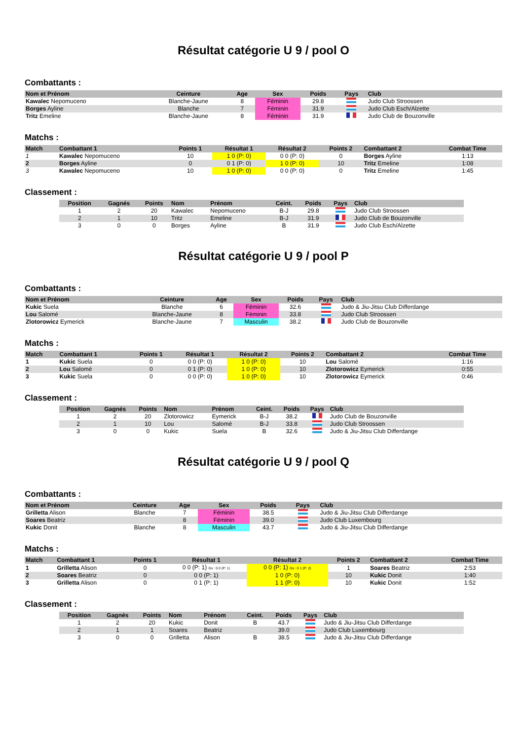Résultat catégorie U 9 / pool O
Combattants :
| Nom et Prénom | Ceinture | Age | Sex | Poids | Pays | Club |
| --- | --- | --- | --- | --- | --- | --- |
| Kawalec Nepomuceno | Blanche-Jaune | 8 | Féminin | 29.8 | | Judo Club Stroossen |
| Borges Ayline | Blanche | 7 | Féminin | 31.9 | | Judo Club Esch/Alzette |
| Tritz Emeline | Blanche-Jaune | 8 | Féminin | 31.9 | | Judo Club de Bouzonville |
Matchs :
| Match | Combattant 1 | Points 1 | Résultat 1 | Résultat 2 | Points 2 | Combattant 2 | Combat Time |
| --- | --- | --- | --- | --- | --- | --- | --- |
| 1 | Kawalec Nepomuceno | 10 | 1 0 (P: 0) | 0 0 (P: 0) | 0 | Borges Ayline | 1:13 |
| 2 | Borges Ayline | 0 | 0 1 (P: 0) | 1 0 (P: 0) | 10 | Tritz Emeline | 1:08 |
| 3 | Kawalec Nepomuceno | 10 | 1 0 (P: 0) | 0 0 (P: 0) | 0 | Tritz Emeline | 1:45 |
Classement :
| Position | Gagnés | Points | Nom | Prénom | Ceint. | Poids | Pays | Club |
| --- | --- | --- | --- | --- | --- | --- | --- | --- |
| 1 | 2 | 20 | Kawalec | Nepomuceno | B-J | 29.8 | | Judo Club Stroossen |
| 2 | 1 | 10 | Tritz | Emeline | B-J | 31.9 | | Judo Club de Bouzonville |
| 3 | 0 | 0 | Borges | Ayline | B | 31.9 | | Judo Club Esch/Alzette |
Résultat catégorie U 9 / pool P
Combattants :
| Nom et Prénom | Ceinture | Age | Sex | Poids | Pays | Club |
| --- | --- | --- | --- | --- | --- | --- |
| Kukic Suela | Blanche | 6 | Féminin | 32.6 | | Judo & Jiu-Jitsu Club Differdange |
| Lou Salomé | Blanche-Jaune | 8 | Féminin | 33.8 | | Judo Club Stroossen |
| Zlotorowicz Eymerick | Blanche-Jaune | 7 | Masculin | 38.2 | | Judo Club de Bouzonville |
Matchs :
| Match | Combattant 1 | Points 1 | Résultat 1 | Résultat 2 | Points 2 | Combattant 2 | Combat Time |
| --- | --- | --- | --- | --- | --- | --- | --- |
| 1 | Kukic Suela | 0 | 0 0 (P: 0) | 1 0 (P: 0) | 10 | Lou Salomé | 1:16 |
| 2 | Lou Salomé | 0 | 0 1 (P: 0) | 1 0 (P: 0) | 10 | Zlotorowicz Eymerick | 0:55 |
| 3 | Kukic Suela | 0 | 0 0 (P: 0) | 1 0 (P: 0) | 10 | Zlotorowicz Eymerick | 0:46 |
Classement :
| Position | Gagnés | Points | Nom | Prénom | Ceint. | Poids | Pays | Club |
| --- | --- | --- | --- | --- | --- | --- | --- | --- |
| 1 | 2 | 20 | Zlotorowicz | Eymerick | B-J | 38.2 | | Judo Club de Bouzonville |
| 2 | 1 | 10 | Lou | Salomé | B-J | 33.8 | | Judo Club Stroossen |
| 3 | 0 | 0 | Kukic | Suela | B | 32.6 | | Judo & Jiu-Jitsu Club Differdange |
Résultat catégorie U 9 / pool Q
Combattants :
| Nom et Prénom | Ceinture | Age | Sex | Poids | Pays | Club |
| --- | --- | --- | --- | --- | --- | --- |
| Grilletta Alison | Blanche | 7 | Féminin | 38.5 | | Judo & Jiu-Jitsu Club Differdange |
| Soares Beatriz | | 8 | Féminin | 39.0 | | Judo Club Luxembourg |
| Kukic Donit | Blanche | 8 | Masculin | 43.7 | | Judo & Jiu-Jitsu Club Differdange |
Matchs :
| Match | Combattant 1 | Points 1 | Résultat 1 | Résultat 2 | Points 2 | Combattant 2 | Combat Time |
| --- | --- | --- | --- | --- | --- | --- | --- |
| 1 | Grilletta Alison | 0 | 0 0 (P: 1) Gs : 0 0 (P: 1) | 0 0 (P: 1) Gs : 0 1 (P: 2) | 1 | Soares Beatriz | 2:53 |
| 2 | Soares Beatriz | 0 | 0 0 (P: 1) | 1 0 (P: 0) | 10 | Kukic Donit | 1:40 |
| 3 | Grilletta Alison | 0 | 0 1 (P: 1) | 1 1 (P: 0) | 10 | Kukic Donit | 1:52 |
Classement :
| Position | Gagnés | Points | Nom | Prénom | Ceint. | Poids | Pays | Club |
| --- | --- | --- | --- | --- | --- | --- | --- | --- |
| 1 | 2 | 20 | Kukic | Donit | B | 43.7 | | Judo & Jiu-Jitsu Club Differdange |
| 2 | 1 | 1 | Soares | Beatriz | | 39.0 | | Judo Club Luxembourg |
| 3 | 0 | 0 | Grilletta | Alison | B | 38.5 | | Judo & Jiu-Jitsu Club Differdange |